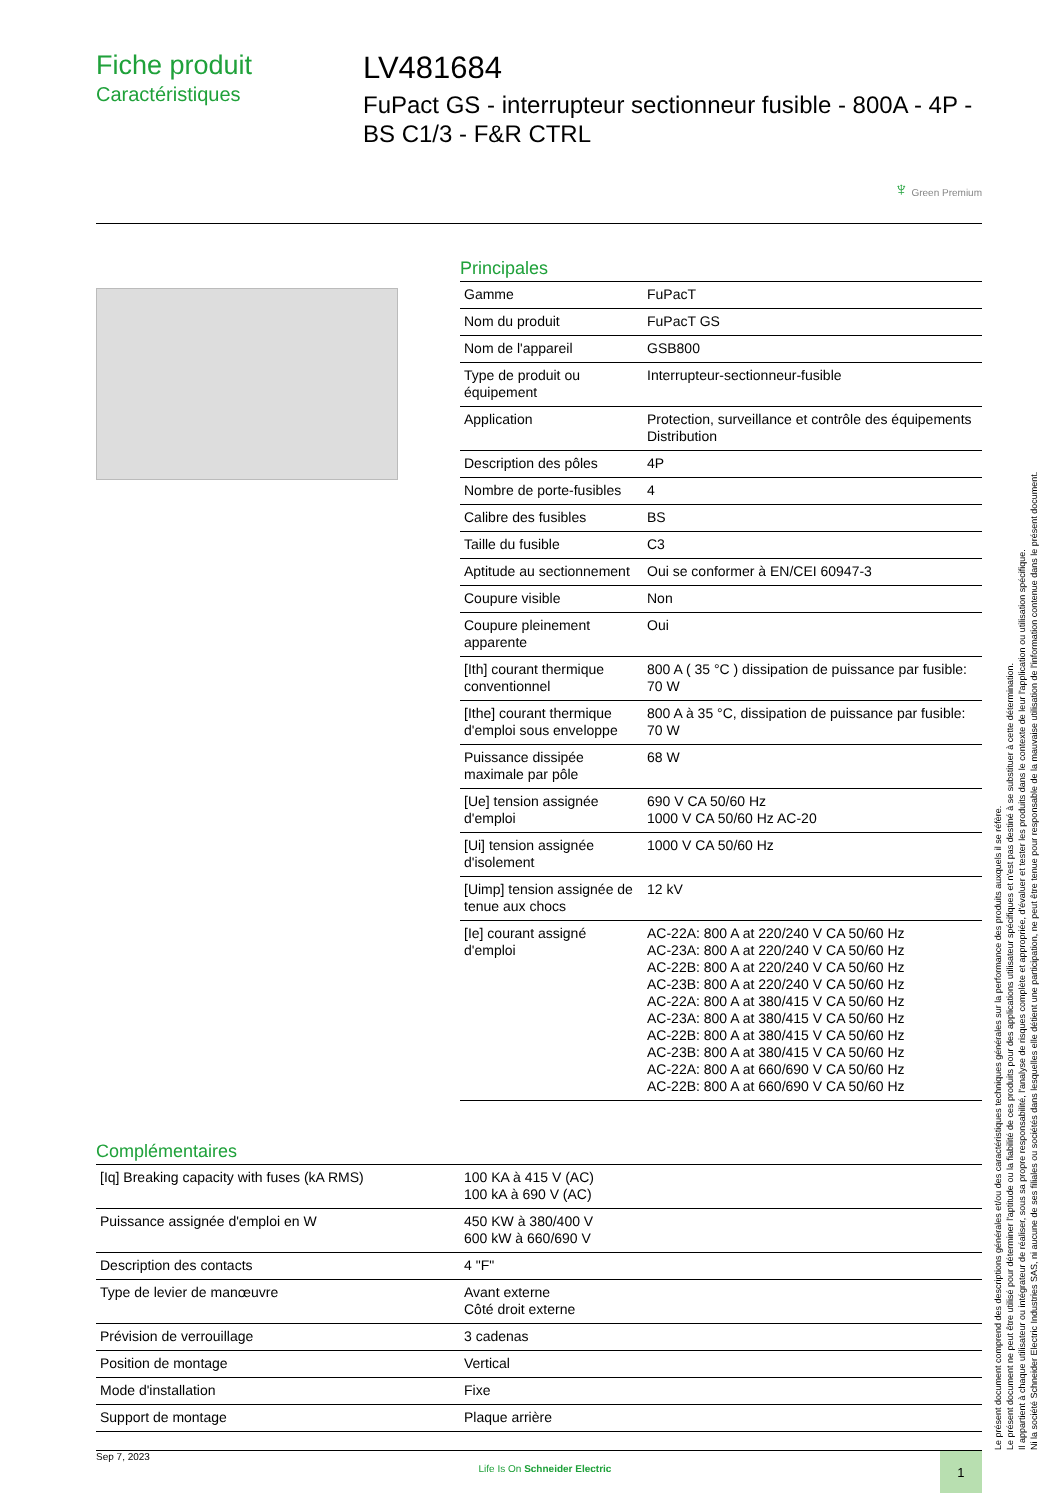Fiche produit
Caractéristiques
LV481684
FuPact GS - interrupteur sectionneur fusible - 800A - 4P - BS C1/3 - F&R CTRL
♆ Green Premium
Principales
| Gamme | FuPacT |
| Nom du produit | FuPacT GS |
| Nom de l'appareil | GSB800 |
| Type de produit ou équipement | Interrupteur-sectionneur-fusible |
| Application | Protection, surveillance et contrôle des équipements Distribution |
| Description des pôles | 4P |
| Nombre de porte-fusibles | 4 |
| Calibre des fusibles | BS |
| Taille du fusible | C3 |
| Aptitude au sectionnement | Oui se conformer à EN/CEI 60947-3 |
| Coupure visible | Non |
| Coupure pleinement apparente | Oui |
| [Ith] courant thermique conventionnel | 800 A ( 35 °C ) dissipation de puissance par fusible: 70 W |
| [Ithe] courant thermique d'emploi sous enveloppe | 800 A à 35 °C, dissipation de puissance par fusible: 70 W |
| Puissance dissipée maximale par pôle | 68 W |
| [Ue] tension assignée d'emploi | 690 V CA 50/60 Hz 1000 V CA 50/60 Hz AC-20 |
| [Ui] tension assignée d'isolement | 1000 V CA 50/60 Hz |
| [Uimp] tension assignée de tenue aux chocs | 12 kV |
| [Ie] courant assigné d'emploi | AC-22A: 800 A at 220/240 V CA 50/60 Hz AC-23A: 800 A at 220/240 V CA 50/60 Hz AC-22B: 800 A at 220/240 V CA 50/60 Hz AC-23B: 800 A at 220/240 V CA 50/60 Hz AC-22A: 800 A at 380/415 V CA 50/60 Hz AC-23A: 800 A at 380/415 V CA 50/60 Hz AC-22B: 800 A at 380/415 V CA 50/60 Hz AC-23B: 800 A at 380/415 V CA 50/60 Hz AC-22A: 800 A at 660/690 V CA 50/60 Hz AC-22B: 800 A at 660/690 V CA 50/60 Hz |
Complémentaires
| [Iq] Breaking capacity with fuses (kA RMS) | 100 KA à 415 V (AC) 100 kA à 690 V (AC) |
| Puissance assignée d'emploi en W | 450 KW à 380/400 V 600 kW à 660/690 V |
| Description des contacts | 4 "F" |
| Type de levier de manœuvre | Avant externe Côté droit externe |
| Prévision de verrouillage | 3 cadenas |
| Position de montage | Vertical |
| Mode d'installation | Fixe |
| Support de montage | Plaque arrière |
Le présent document comprend des descriptions générales et/ou des caractéristiques techniques générales sur la performance des produits auxquels il se réfère.
Le présent document ne peut être utilisé pour déterminer l'aptitude ou la fiabilité de ces produits pour des applications utilisateur spécifiques et n'est pas destiné à se substituer à cette détermination.
Il appartient à chaque utilisateur ou intégrateur de réaliser, sous sa propre responsabilité, l'analyse de risques complète et appropriée, d'évaluer et tester les produits dans le contexte de leur l'application ou utilisation spécifique.
Ni la société Schneider Electric Industries SAS, ni aucune de ses filiales ou sociétés dans lesquelles elle détient une participation, ne peut être tenue pour responsable de la mauvaise utilisation de l'information contenue dans le présent document.
Sep 7, 2023 Life Is On Schneider Electric 1